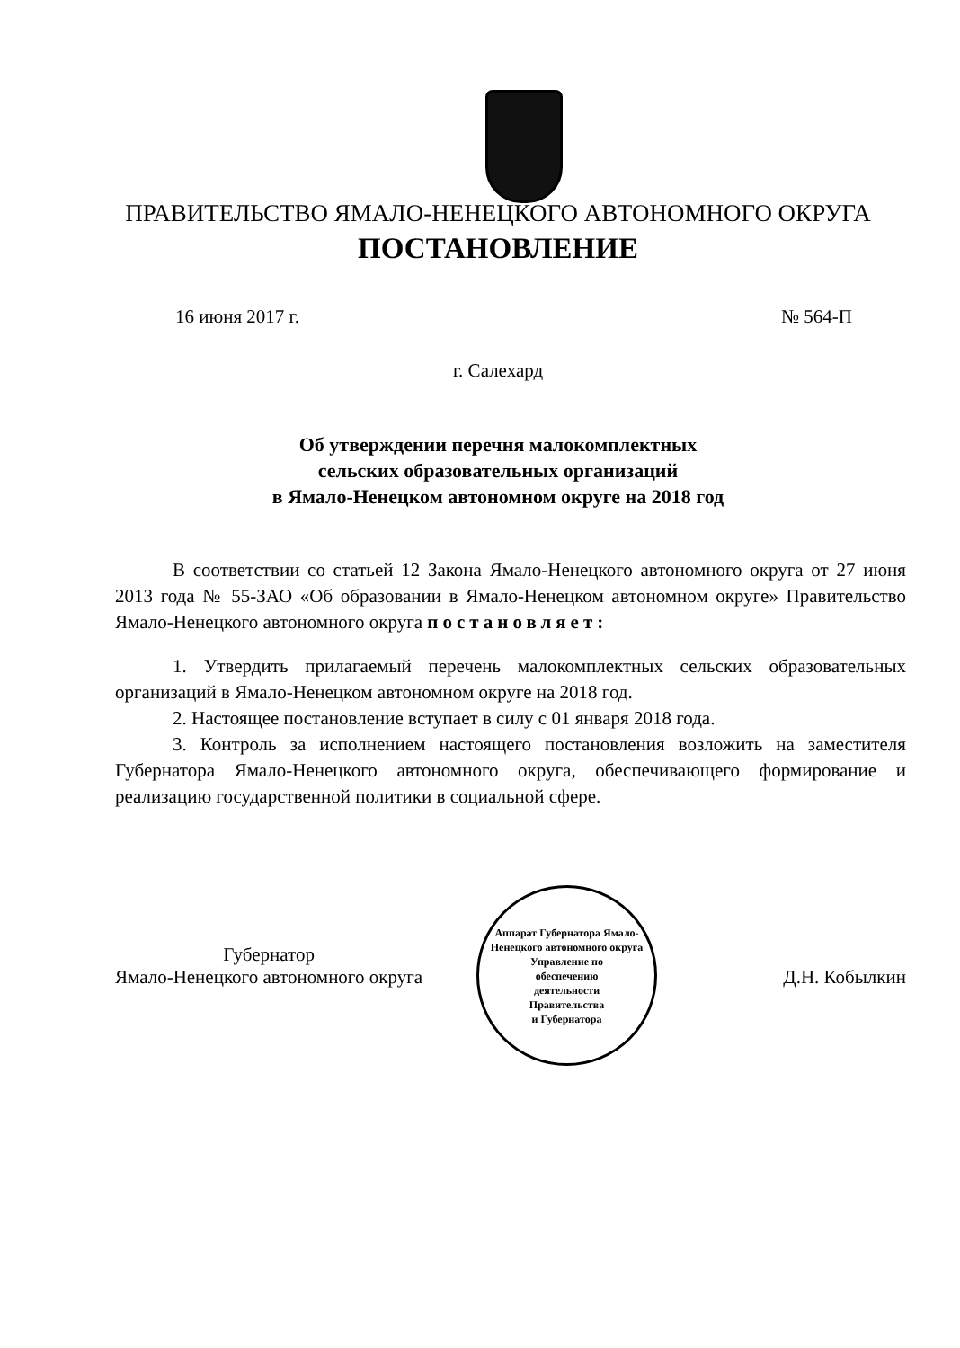ПРАВИТЕЛЬСТВО ЯМАЛО-НЕНЕЦКОГО АВТОНОМНОГО ОКРУГА
ПОСТАНОВЛЕНИЕ
16 июня 2017 г. № 564-П
г. Салехард
Об утверждении перечня малокомплектных
сельских образовательных организаций
в Ямало-Ненецком автономном округе на 2018 год
В соответствии со статьей 12 Закона Ямало-Ненецкого автономного округа от 27 июня 2013 года № 55-ЗАО «Об образовании в Ямало-Ненецком автономном округе» Правительство Ямало-Ненецкого автономного округа постановляет:
1. Утвердить прилагаемый перечень малокомплектных сельских образовательных организаций в Ямало-Ненецком автономном округе на 2018 год.
2. Настоящее постановление вступает в силу с 01 января 2018 года.
3. Контроль за исполнением настоящего постановления возложить на заместителя Губернатора Ямало-Ненецкого автономного округа, обеспечивающего формирование и реализацию государственной политики в социальной сфере.
Аппарат Губернатора Ямало-Ненецкого автономного округа
Управление по
обеспечению
деятельности
Правительства
и Губернатора
Губернатор
Ямало-Ненецкого автономного округа
Д.Н. Кобылкин